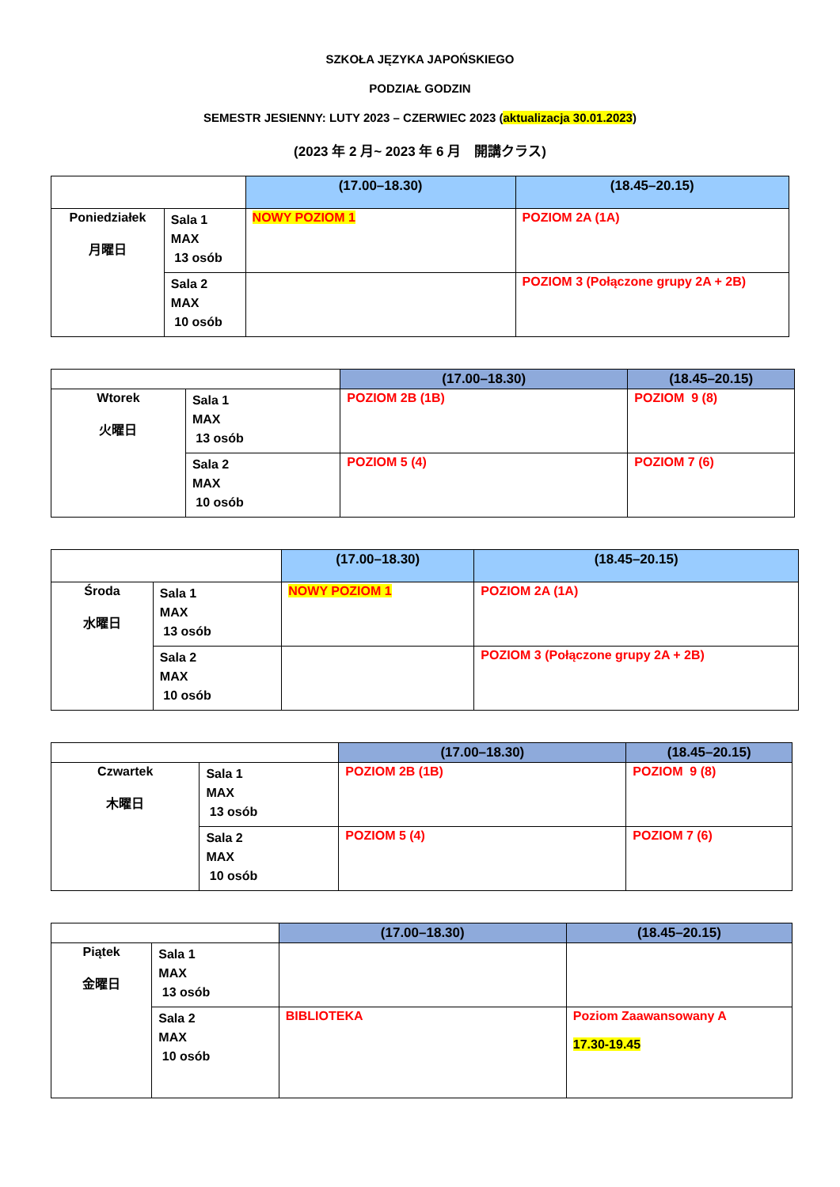SZKOŁA JĘZYKA JAPOŃSKIEGO
PODZIAŁ GODZIN
SEMESTR JESIENNY: LUTY 2023 – CZERWIEC 2023 (aktualizacja 30.01.2023)
(2023 年 2 月~ 2023 年 6 月　開講クラス)
| | | (17.00–18.30) | (18.45–20.15) |
| Poniedziałek 月曜日 | Sala 1 MAX 13 osób | NOWY POZIOM 1 | POZIOM 2A (1A) |
| | Sala 2 MAX 10 osób | | POZIOM 3 (Połączone grupy 2A + 2B) |
| | | (17.00–18.30) | (18.45–20.15) |
| Wtorek 火曜日 | Sala 1 MAX 13 osób | POZIOM 2B (1B) | POZIOM 9 (8) |
| | Sala 2 MAX 10 osób | POZIOM 5 (4) | POZIOM 7 (6) |
| | | (17.00–18.30) | (18.45–20.15) |
| Środa 水曜日 | Sala 1 MAX 13 osób | NOWY POZIOM 1 | POZIOM 2A (1A) |
| | Sala 2 MAX 10 osób | | POZIOM 3 (Połączone grupy 2A + 2B) |
| | | (17.00–18.30) | (18.45–20.15) |
| Czwartek 木曜日 | Sala 1 MAX 13 osób | POZIOM 2B (1B) | POZIOM 9 (8) |
| | Sala 2 MAX 10 osób | POZIOM 5 (4) | POZIOM 7 (6) |
| | | (17.00–18.30) | (18.45–20.15) |
| Piątek 金曜日 | Sala 1 MAX 13 osób | | |
| | Sala 2 MAX 10 osób | BIBLIOTEKA | Poziom Zaawansowany A 17.30-19.45 |